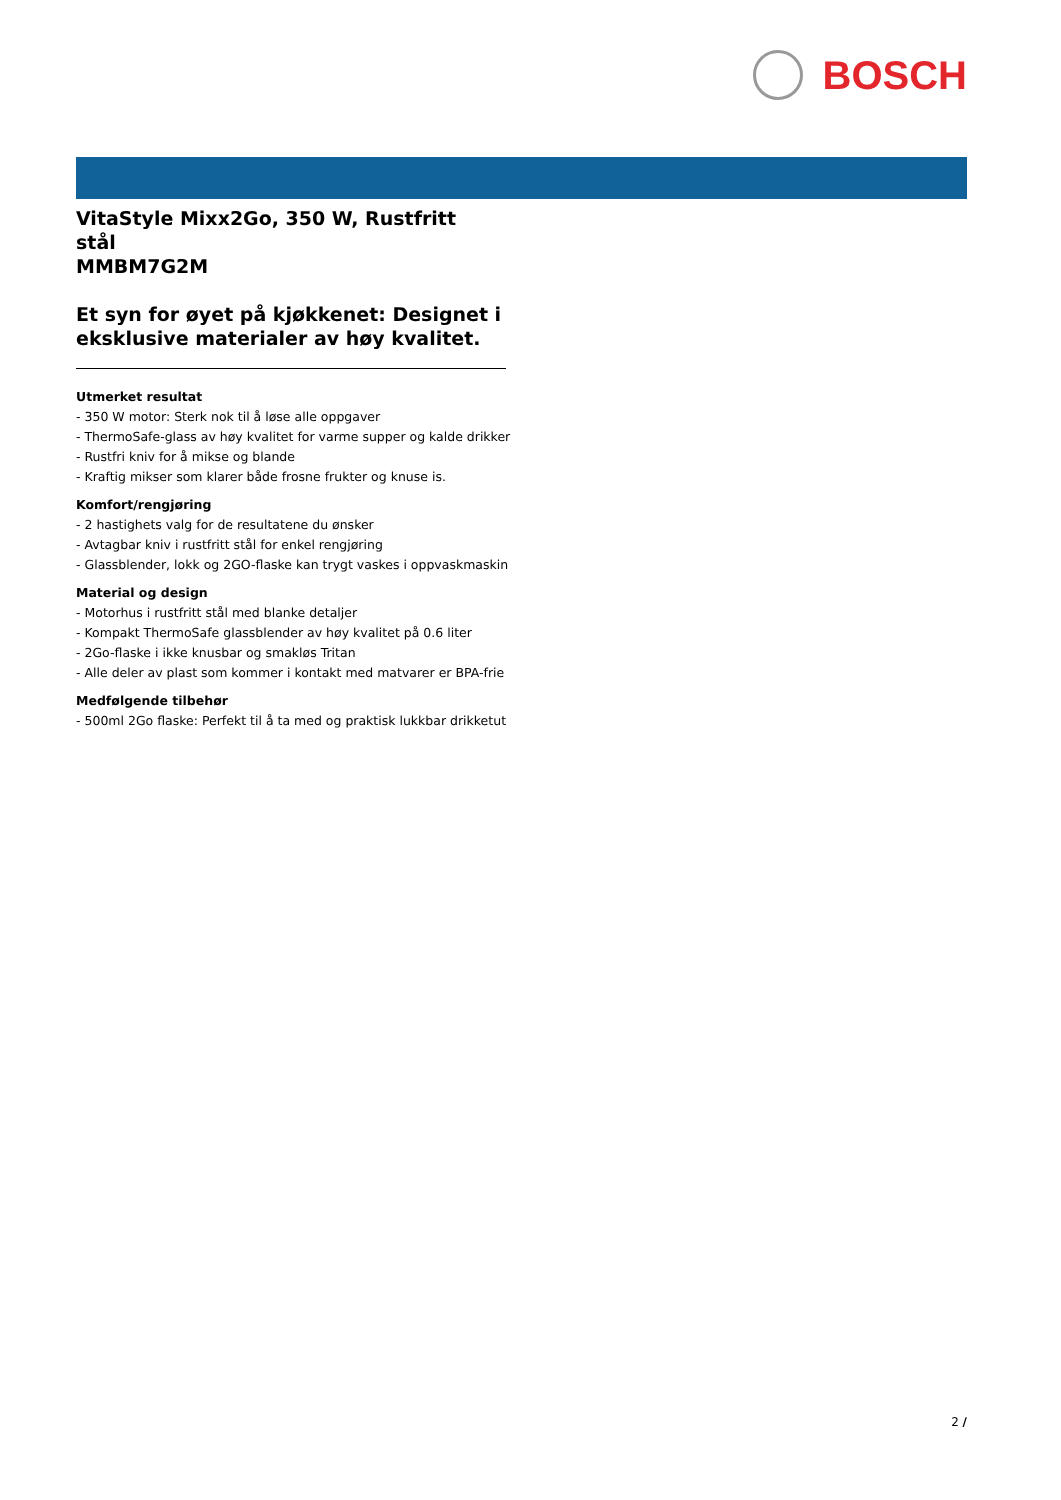BOSCH
VitaStyle Mixx2Go, 350 W, Rustfritt
stål
MMBM7G2M
Et syn for øyet på kjøkkenet: Designet i eksklusive materialer av høy kvalitet.
Utmerket resultat
- 350 W motor: Sterk nok til å løse alle oppgaver
- ThermoSafe-glass av høy kvalitet for varme supper og kalde drikker
- Rustfri kniv for å mikse og blande
- Kraftig mikser som klarer både frosne frukter og knuse is.
Komfort/rengjøring
- 2 hastighets valg for de resultatene du ønsker
- Avtagbar kniv i rustfritt stål for enkel rengjøring
- Glassblender, lokk og 2GO-flaske kan trygt vaskes i oppvaskmaskin
Material og design
- Motorhus i rustfritt stål med blanke detaljer
- Kompakt ThermoSafe glassblender av høy kvalitet på 0.6 liter
- 2Go-flaske i ikke knusbar og smakløs Tritan
- Alle deler av plast som kommer i kontakt med matvarer er BPA-frie
Medfølgende tilbehør
- 500ml 2Go flaske: Perfekt til å ta med og praktisk lukkbar drikketut
2 /